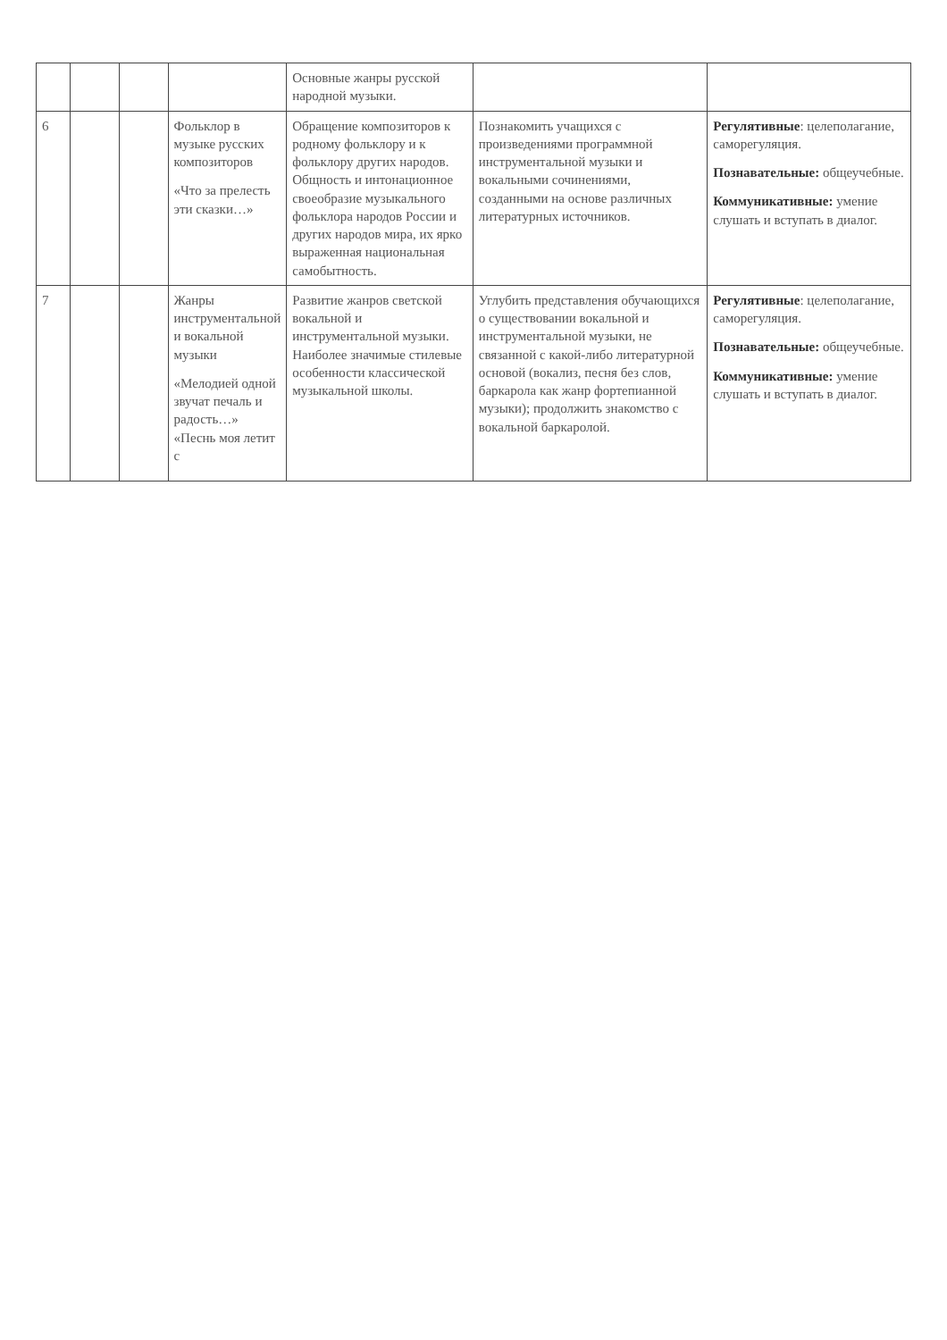| | | | | Основные жанры русской народной музыки. | | |
| 6 | | | Фольклор в музыке русских композиторов «Что за прелесть эти сказки…» | Обращение композиторов к родному фольклору и к фольклору других народов. Общность и интонационное своеобразие музыкального фольклора народов России и других народов мира, их ярко выраженная национальная самобытность. | Познакомить учащихся с произведениями программной инструментальной музыки и вокальными сочинениями, созданными на основе различных литературных источников. | Регулятивные : целеполагание, саморегуляция. Познавательные: общеучебные. Коммуникативные: умение слушать и вступать в диалог. |
| 7 | | | Жанры инструментальной и вокальной музыки «Мелодией одной звучат печаль и радость…» «Песнь моя летит с | Развитие жанров светской вокальной и инструментальной музыки. Наиболее значимые стилевые особенности классической музыкальной школы. | Углубить представления обучающихся о существовании вокальной и инструментальной музыки, не связанной с какой-либо литературной основой (вокализ, песня без слов, баркарола как жанр фортепианной музыки); продолжить знакомство с вокальной баркаролой. | Регулятивные : целеполагание, саморегуляция. Познавательные: общеучебные. Коммуникативные: умение слушать и вступать в диалог. |